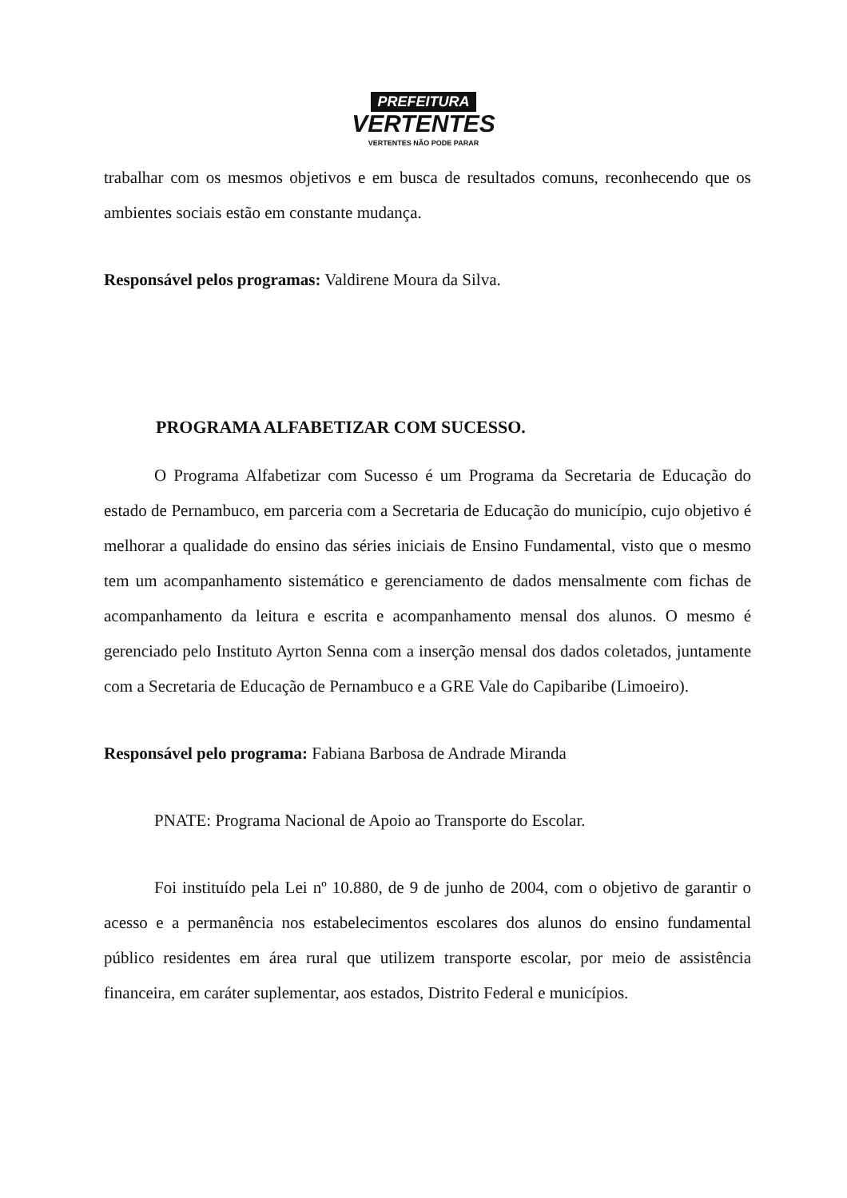PREFEITURA
VERTENTES
VERTENTES NÃO PODE PARAR
trabalhar com os mesmos objetivos e em busca de resultados comuns, reconhecendo que os ambientes sociais estão em constante mudança.
Responsável pelos programas: Valdirene Moura da Silva.
PROGRAMA ALFABETIZAR COM SUCESSO.
O Programa Alfabetizar com Sucesso é um Programa da Secretaria de Educação do estado de Pernambuco, em parceria com a Secretaria de Educação do município, cujo objetivo é melhorar a qualidade do ensino das séries iniciais de Ensino Fundamental, visto que o mesmo tem um acompanhamento sistemático e gerenciamento de dados mensalmente com fichas de acompanhamento da leitura e escrita e acompanhamento mensal dos alunos. O mesmo é gerenciado pelo Instituto Ayrton Senna com a inserção mensal dos dados coletados, juntamente com a Secretaria de Educação de Pernambuco e a GRE Vale do Capibaribe (Limoeiro).
Responsável pelo programa: Fabiana Barbosa de Andrade Miranda
PNATE: Programa Nacional de Apoio ao Transporte do Escolar.
Foi instituído pela Lei nº 10.880, de 9 de junho de 2004, com o objetivo de garantir o acesso e a permanência nos estabelecimentos escolares dos alunos do ensino fundamental público residentes em área rural que utilizem transporte escolar, por meio de assistência financeira, em caráter suplementar, aos estados, Distrito Federal e municípios.